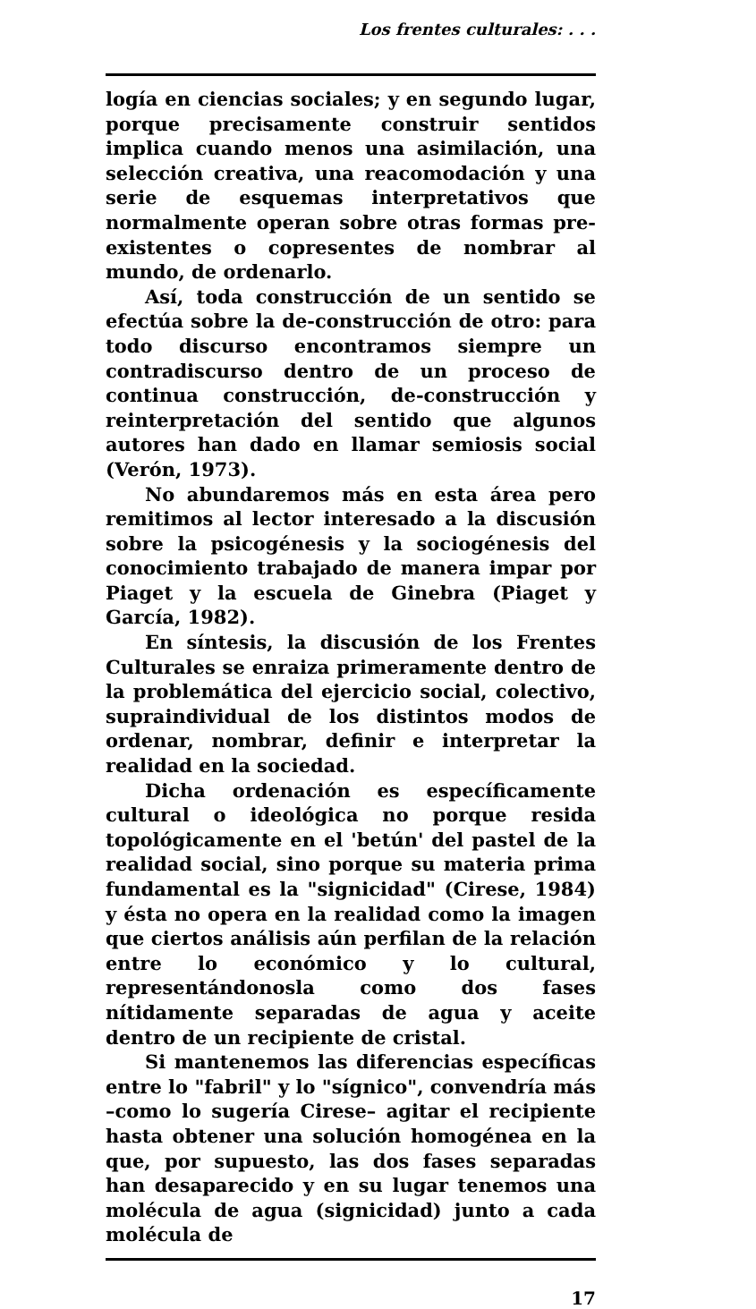Los frentes culturales: . . .
logía en ciencias sociales; y en segundo lugar, porque precisamente construir sentidos implica cuando menos una asimilación, una selección creativa, una reacomodación y una serie de esquemas interpretativos que normalmente operan sobre otras formas pre-existentes o copresentes de nombrar al mundo, de ordenarlo.
Así, toda construcción de un sentido se efectúa sobre la de-construcción de otro: para todo discurso encontramos siempre un contradiscurso dentro de un proceso de continua construcción, de-construcción y reinterpretación del sentido que algunos autores han dado en llamar semiosis social (Verón, 1973).
No abundaremos más en esta área pero remitimos al lector interesado a la discusión sobre la psicogénesis y la sociogénesis del conocimiento trabajado de manera impar por Piaget y la escuela de Ginebra (Piaget y García, 1982).
En síntesis, la discusión de los Frentes Culturales se enraiza primeramente dentro de la problemática del ejercicio social, colectivo, supraindividual de los distintos modos de ordenar, nombrar, definir e interpretar la realidad en la sociedad.
Dicha ordenación es específicamente cultural o ideológica no porque resida topológicamente en el 'betún' del pastel de la realidad social, sino porque su materia prima fundamental es la "signicidad" (Cirese, 1984) y ésta no opera en la realidad como la imagen que ciertos análisis aún perfilan de la relación entre lo económico y lo cultural, representándonosla como dos fases nítidamente separadas de agua y aceite dentro de un recipiente de cristal.
Si mantenemos las diferencias específicas entre lo "fabril" y lo "sígnico", convendría más –como lo sugería Cirese– agitar el recipiente hasta obtener una solución homogénea en la que, por supuesto, las dos fases separadas han desaparecido y en su lugar tenemos una molécula de agua (signicidad) junto a cada molécula de
17